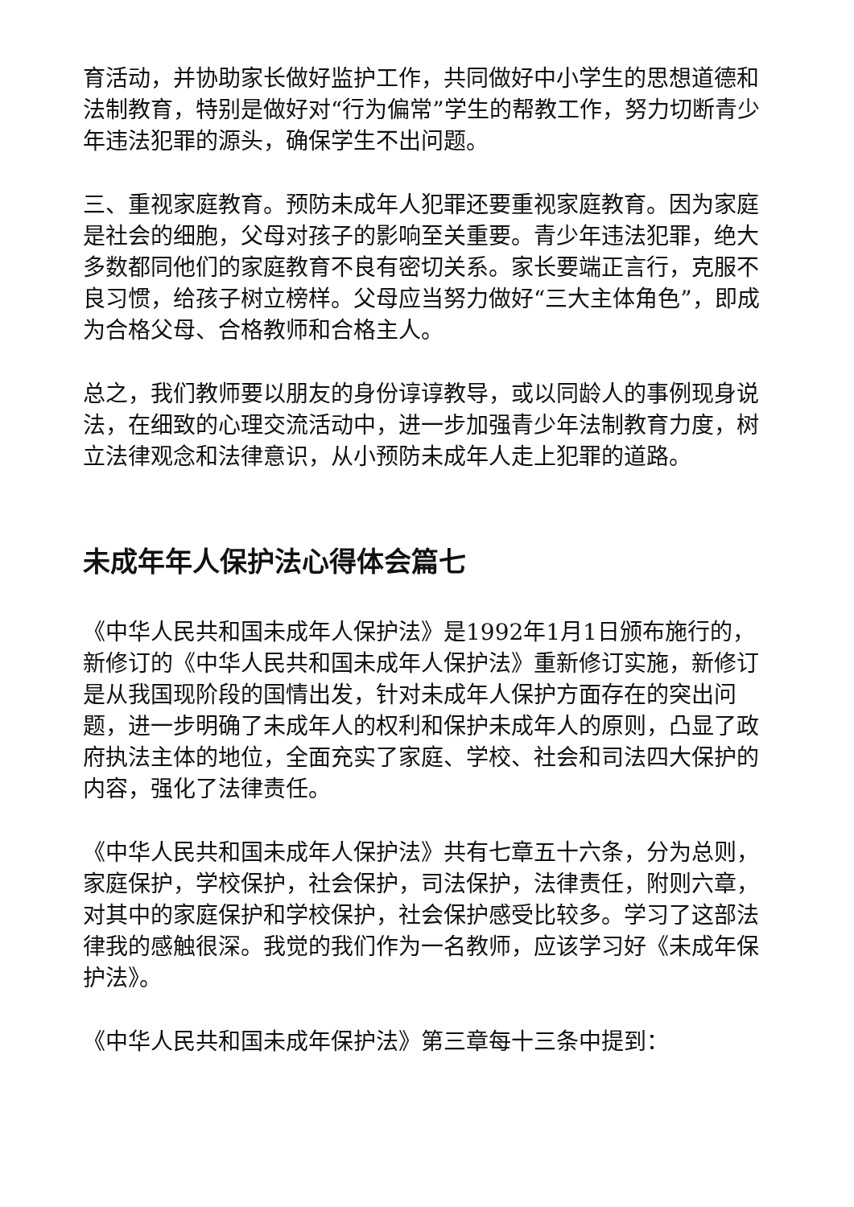育活动，并协助家长做好监护工作，共同做好中小学生的思想道德和法制教育，特别是做好对“行为偏常”学生的帮教工作，努力切断青少年违法犯罪的源头，确保学生不出问题。
三、重视家庭教育。预防未成年人犯罪还要重视家庭教育。因为家庭是社会的细胞，父母对孩子的影响至关重要。青少年违法犯罪，绝大多数都同他们的家庭教育不良有密切关系。家长要端正言行，克服不良习惯，给孩子树立榜样。父母应当努力做好“三大主体角色”，即成为合格父母、合格教师和合格主人。
总之，我们教师要以朋友的身份谆谆教导，或以同龄人的事例现身说法，在细致的心理交流活动中，进一步加强青少年法制教育力度，树立法律观念和法律意识，从小预防未成年人走上犯罪的道路。
未成年年人保护法心得体会篇七
《中华人民共和国未成年人保护法》是1992年1月1日颁布施行的，新修订的《中华人民共和国未成年人保护法》重新修订实施，新修订是从我国现阶段的国情出发，针对未成年人保护方面存在的突出问题，进一步明确了未成年人的权利和保护未成年人的原则，凸显了政府执法主体的地位，全面充实了家庭、学校、社会和司法四大保护的内容，强化了法律责任。
《中华人民共和国未成年人保护法》共有七章五十六条，分为总则，家庭保护，学校保护，社会保护，司法保护，法律责任，附则六章，对其中的家庭保护和学校保护，社会保护感受比较多。学习了这部法律我的感触很深。我觉的我们作为一名教师，应该学习好《未成年保护法》。
《中华人民共和国未成年保护法》第三章每十三条中提到：